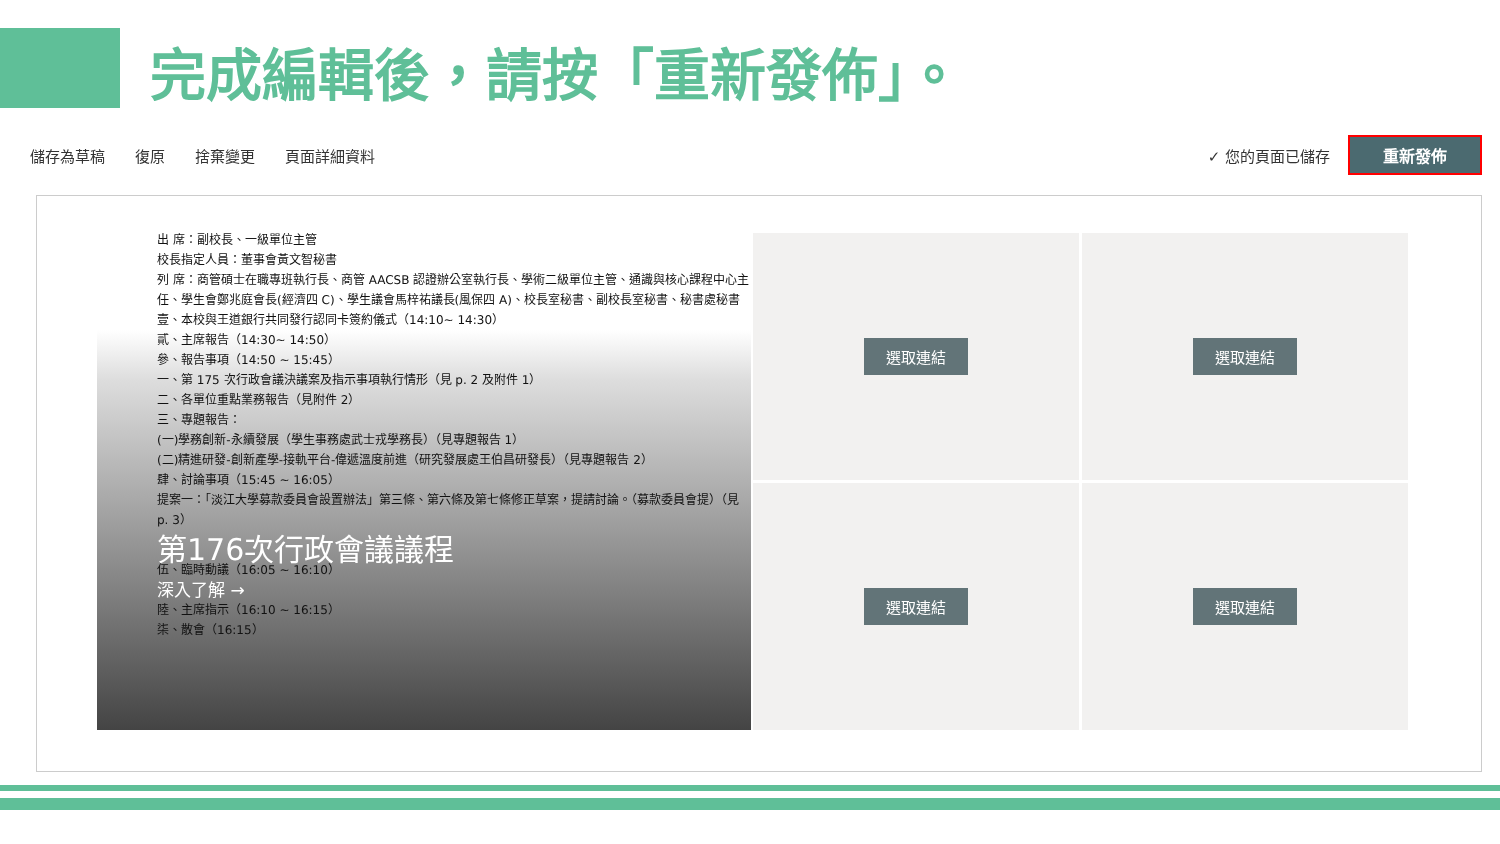完成編輯後，請按「重新發佈」。
儲存為草稿 復原 捨棄變更 頁面詳細資料
✓ 您的頁面已儲存 重新發佈
出 席：副校長、一級單位主管
校長指定人員：董事會黃文智秘書
列 席：商管碩士在職專班執行長、商管 AACSB 認證辦公室執行長、學術二級單位主管、通識與核心課程中心主任、學生會鄭兆庭會長(經濟四 C)、學生議會馬梓祐議長(風保四 A)、校長室秘書、副校長室秘書、秘書處秘書
壹、本校與王道銀行共同發行認同卡簽約儀式（14:10~ 14:30）
貳、主席報告（14:30~ 14:50）
參、報告事項（14:50 ~ 15:45）
一、第 175 次行政會議決議案及指示事項執行情形（見 p. 2 及附件 1）
二、各單位重點業務報告（見附件 2）
三、專題報告：
(一)學務創新-永續發展（學生事務處武士戎學務長）（見專題報告 1）
(二)精進研發-創新產學-接軌平台-偉遞溫度前進（研究發展處王伯昌研發長）（見專題報告 2）
肆、討論事項（15:45 ~ 16:05）
提案一：「淡江大學募款委員會設置辦法」第三條、第六條及第七條修正草案，提請討論。（募款委員會提）（見 p. 3）
第176次行政會議議程
伍、臨時動議（16:05 ~ 16:10）
深入了解 →
陸、主席指示（16:10 ~ 16:15）
柒、散會（16:15）
選取連結
選取連結
選取連結
選取連結